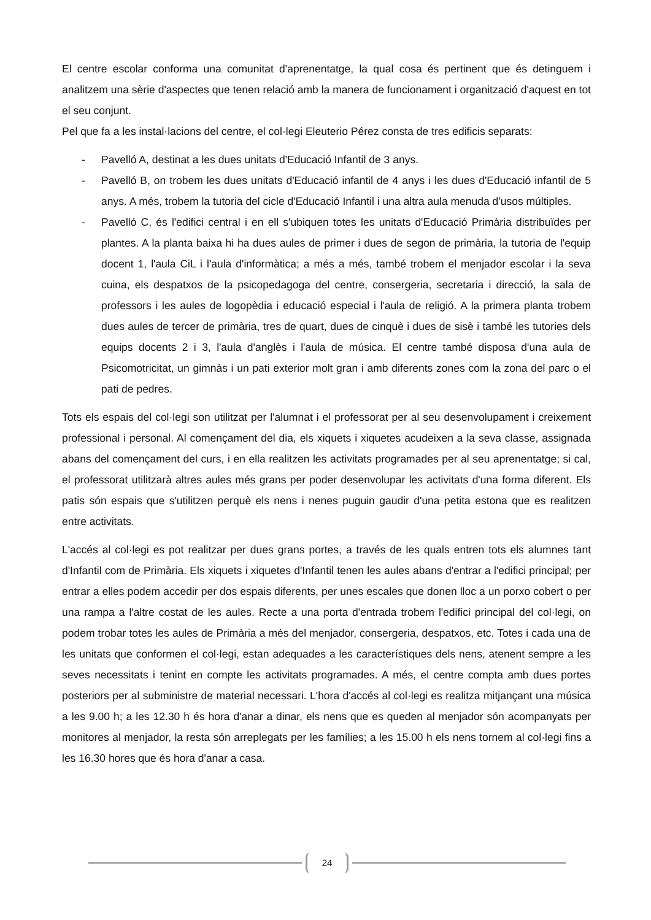El centre escolar conforma una comunitat d'aprenentatge, la qual cosa és pertinent que és detinguem i analitzem una sèrie d'aspectes que tenen relació amb la manera de funcionament i organització d'aquest en tot el seu conjunt.
Pel que fa a les instal·lacions del centre, el col·legi Eleuterio Pérez consta de tres edificis separats:
- Pavelló A, destinat a les dues unitats d'Educació Infantil de 3 anys.
- Pavelló B, on trobem les dues unitats d'Educació infantil de 4 anys i les dues d'Educació infantil de 5 anys. A més, trobem la tutoria del cicle d'Educació Infantil i una altra aula menuda d'usos múltiples.
- Pavelló C, és l'edifici central i en ell s'ubiquen totes les unitats d'Educació Primària distribuïdes per plantes. A la planta baixa hi ha dues aules de primer i dues de segon de primària, la tutoria de l'equip docent 1, l'aula CiL i l'aula d'informàtica; a més a més, també trobem el menjador escolar i la seva cuina, els despatxos de la psicopedagoga del centre, consergeria, secretaria i direcció, la sala de professors i les aules de logopèdia i educació especial i l'aula de religió. A la primera planta trobem dues aules de tercer de primària, tres de quart, dues de cinquè i dues de sisè i també les tutories dels equips docents 2 i 3, l'aula d'anglès i l'aula de música. El centre també disposa d'una aula de Psicomotricitat, un gimnàs i un pati exterior molt gran i amb diferents zones com la zona del parc o el pati de pedres.
Tots els espais del col·legi son utilitzat per l'alumnat i el professorat per al seu desenvolupament i creixement professional i personal. Al començament del dia, els xiquets i xiquetes acudeixen a la seva classe, assignada abans del començament del curs, i en ella realitzen les activitats programades per al seu aprenentatge; si cal, el professorat utilitzarà altres aules més grans per poder desenvolupar les activitats d'una forma diferent. Els patis són espais que s'utilitzen perquè els nens i nenes puguin gaudir d'una petita estona que es realitzen entre activitats.
L'accés al col·legi es pot realitzar per dues grans portes, a través de les quals entren tots els alumnes tant d'Infantil com de Primària. Els xiquets i xiquetes d'Infantil tenen les aules abans d'entrar a l'edifici principal; per entrar a elles podem accedir per dos espais diferents, per unes escales que donen lloc a un porxo cobert o per una rampa a l'altre costat de les aules. Recte a una porta d'entrada trobem l'edifici principal del col·legi, on podem trobar totes les aules de Primària a més del menjador, consergeria, despatxos, etc. Totes i cada una de les unitats que conformen el col·legi, estan adequades a les característiques dels nens, atenent sempre a les seves necessitats i tenint en compte les activitats programades. A més, el centre compta amb dues portes posteriors per al subministre de material necessari. L'hora d'accés al col·legi es realitza mitjançant una música a les 9.00 h; a les 12.30 h és hora d'anar a dinar, els nens que es queden al menjador són acompanyats per monitores al menjador, la resta són arreplegats per les famílies; a les 15.00 h els nens tornem al col·legi fins a les 16.30 hores que és hora d'anar a casa.
24